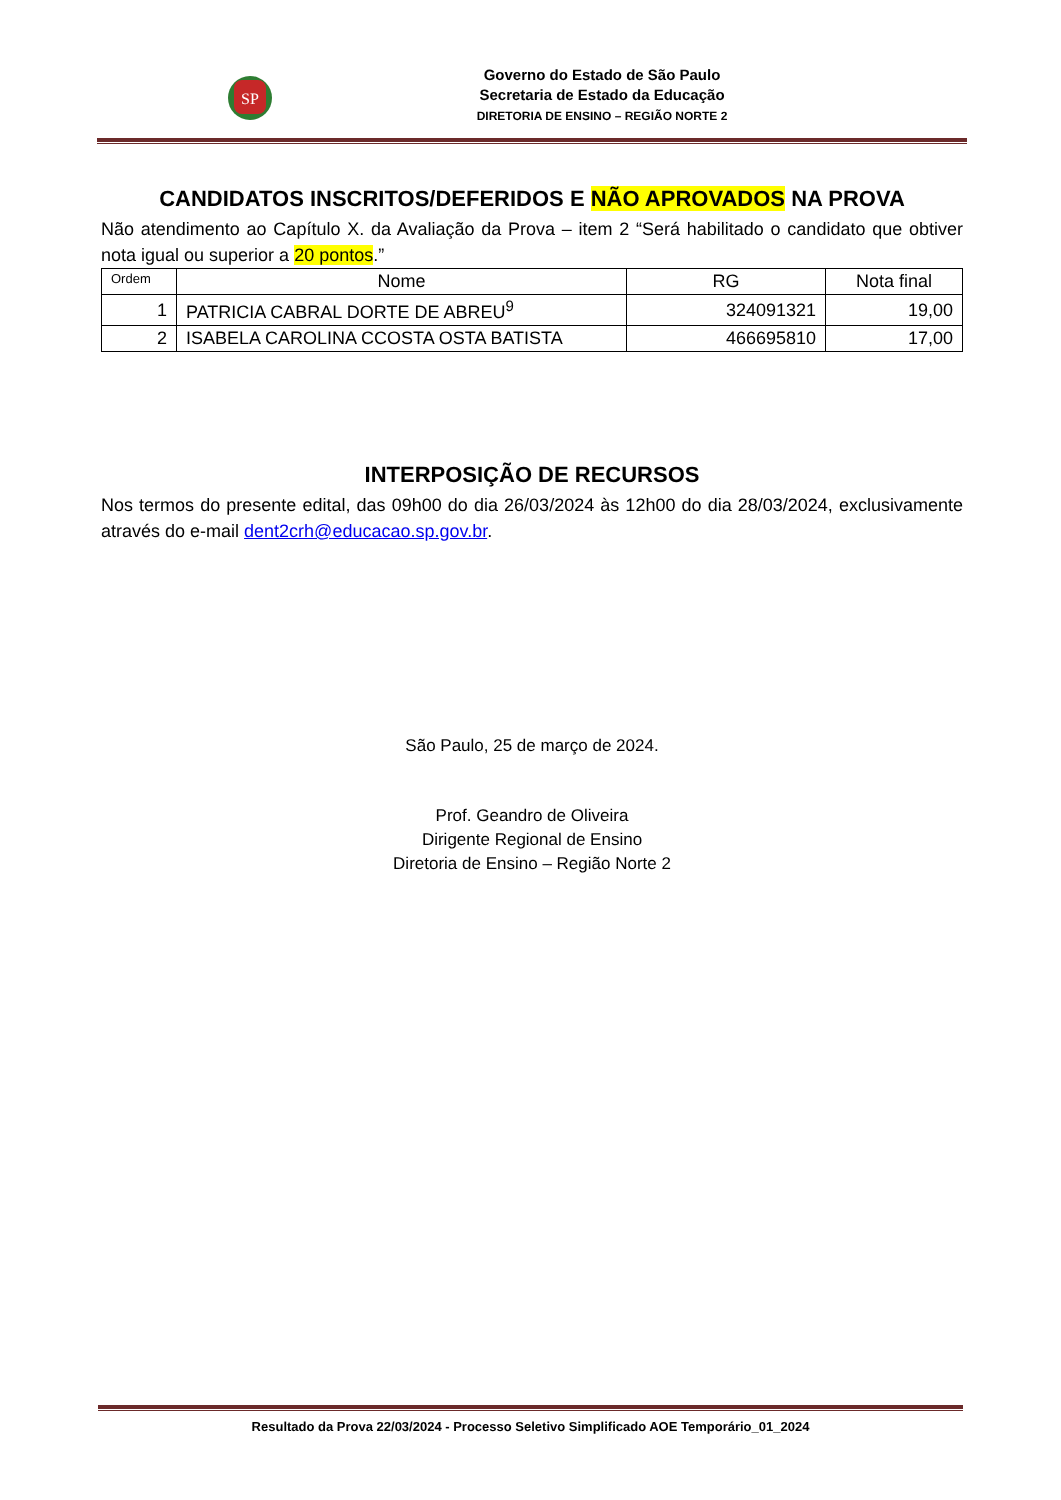SP
Governo do Estado de São Paulo
Secretaria de Estado da Educação
DIRETORIA DE ENSINO – REGIÃO NORTE 2
CANDIDATOS INSCRITOS/DEFERIDOS E NÃO APROVADOS NA PROVA
Não atendimento ao Capítulo X. da Avaliação da Prova – item 2 “Será habilitado o candidato que obtiver nota igual ou superior a 20 pontos.”
| Ordem | Nome | RG | Nota final |
| --- | --- | --- | --- |
| 1 | PATRICIA CABRAL DORTE DE ABREU<sup>9</sup> | 324091321 | 19,00 |
| 2 | ISABELA CAROLINA CCOSTA OSTA BATISTA | 466695810 | 17,00 |
INTERPOSIÇÃO DE RECURSOS
Nos termos do presente edital, das 09h00 do dia 26/03/2024 às 12h00 do dia 28/03/2024, exclusivamente através do e-mail dent2crh@educacao.sp.gov.br.
São Paulo, 25 de março de 2024.
Prof. Geandro de Oliveira
Dirigente Regional de Ensino
Diretoria de Ensino – Região Norte 2
Resultado da Prova 22/03/2024 - Processo Seletivo Simplificado AOE Temporário_01_2024